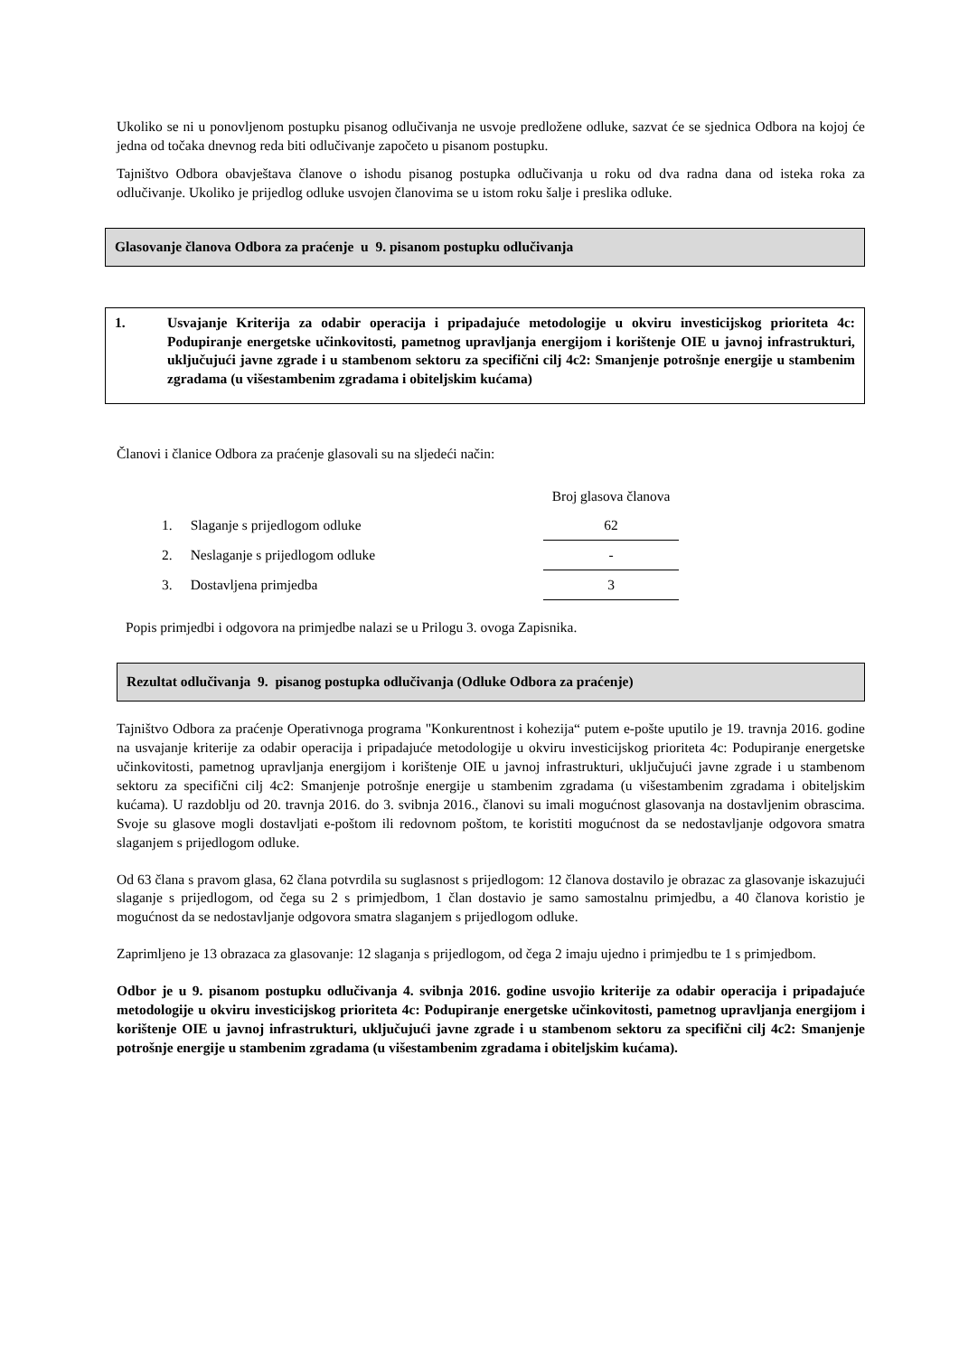Ukoliko se ni u ponovljenom postupku pisanog odlučivanja ne usvoje predložene odluke, sazvat će se sjednica Odbora na kojoj će jedna od točaka dnevnog reda biti odlučivanje započeto u pisanom postupku.
Tajništvo Odbora obavještava članove o ishodu pisanog postupka odlučivanja u roku od dva radna dana od isteka roka za odlučivanje. Ukoliko je prijedlog odluke usvojen članovima se u istom roku šalje i preslika odluke.
Glasovanje članova Odbora za praćenje u 9. pisanom postupku odlučivanja
1. Usvajanje Kriterija za odabir operacija i pripadajuće metodologije u okviru investicijskog prioriteta 4c: Podupiranje energetske učinkovitosti, pametnog upravljanja energijom i korištenje OIE u javnoj infrastrukturi, uključujući javne zgrade i u stambenom sektoru za specifični cilj 4c2: Smanjenje potrošnje energije u stambenim zgradama (u višestambenim zgradama i obiteljskim kućama)
Članovi i članice Odbora za praćenje glasovali su na sljedeći način:
| | | Broj glasova članova |
| 1. | Slaganje s prijedlogom odluke | 62 |
| 2. | Neslaganje s prijedlogom odluke | - |
| 3. | Dostavljena primjedba | 3 |
Popis primjedbi i odgovora na primjedbe nalazi se u Prilogu 3. ovoga Zapisnika.
Rezultat odlučivanja 9. pisanog postupka odlučivanja (Odluke Odbora za praćenje)
Tajništvo Odbora za praćenje Operativnoga programa "Konkurentnost i kohezija“ putem e-pošte uputilo je 19. travnja 2016. godine na usvajanje kriterije za odabir operacija i pripadajuće metodologije u okviru investicijskog prioriteta 4c: Podupiranje energetske učinkovitosti, pametnog upravljanja energijom i korištenje OIE u javnoj infrastrukturi, uključujući javne zgrade i u stambenom sektoru za specifični cilj 4c2: Smanjenje potrošnje energije u stambenim zgradama (u višestambenim zgradama i obiteljskim kućama). U razdoblju od 20. travnja 2016. do 3. svibnja 2016., članovi su imali mogućnost glasovanja na dostavljenim obrascima. Svoje su glasove mogli dostavljati e-poštom ili redovnom poštom, te koristiti mogućnost da se nedostavljanje odgovora smatra slaganjem s prijedlogom odluke.
Od 63 člana s pravom glasa, 62 člana potvrdila su suglasnost s prijedlogom: 12 članova dostavilo je obrazac za glasovanje iskazujući slaganje s prijedlogom, od čega su 2 s primjedbom, 1 član dostavio je samo samostalnu primjedbu, a 40 članova koristio je mogućnost da se nedostavljanje odgovora smatra slaganjem s prijedlogom odluke.
Zaprimljeno je 13 obrazaca za glasovanje: 12 slaganja s prijedlogom, od čega 2 imaju ujedno i primjedbu te 1 s primjedbom.
Odbor je u 9. pisanom postupku odlučivanja 4. svibnja 2016. godine usvojio kriterije za odabir operacija i pripadajuće metodologije u okviru investicijskog prioriteta 4c: Podupiranje energetske učinkovitosti, pametnog upravljanja energijom i korištenje OIE u javnoj infrastrukturi, uključujući javne zgrade i u stambenom sektoru za specifični cilj 4c2: Smanjenje potrošnje energije u stambenim zgradama (u višestambenim zgradama i obiteljskim kućama).